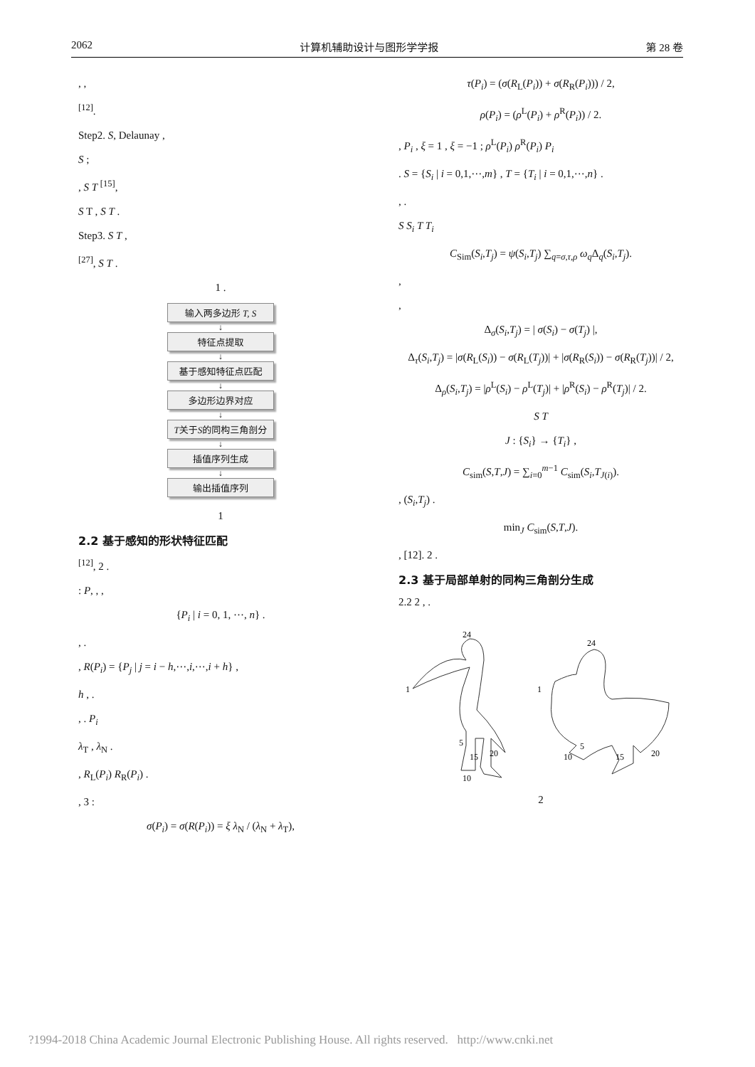2062 计算机辅助设计与图形学学报 第 28 卷
, ,
<sup>[12]</sup>.
Step2. S, Delaunay ,
S ;
, S T <sup>[15]</sup>,
S T , S T .
Step3. S T ,
<sup>[27]</sup>, S T .
1 .
输入两多边形 T, S
↓
特征点提取
↓
基于感知特征点匹配
↓
多边形边界对应
↓
T关于S的同构三角剖分
↓
插值序列生成
↓
输出插值序列
1
2.2 基于感知的形状特征匹配
<sup>[12]</sup>, 2 .
: P, , ,
{P<sub>i</sub> | i = 0, 1, ⋯, n} .
, .
, R(P<sub>i</sub>) = {P<sub>j</sub> | j = i − h,⋯,i,⋯,i + h} ,
h , .
, . P<sub>i</sub>
λ<sub>T</sub> , λ<sub>N</sub> .
, R<sub>L</sub>(P<sub>i</sub>) R<sub>R</sub>(P<sub>i</sub>) .
, 3 :
σ(P<sub>i</sub>) = σ(R(P<sub>i</sub>)) = ξ λ<sub>N</sub> / (λ<sub>N</sub> + λ<sub>T</sub>),
τ(P<sub>i</sub>) = (σ(R<sub>L</sub>(P<sub>i</sub>)) + σ(R<sub>R</sub>(P<sub>i</sub>))) / 2,
ρ(P<sub>i</sub>) = (ρ<sup>L</sup>(P<sub>i</sub>) + ρ<sup>R</sup>(P<sub>i</sub>)) / 2.
, P<sub>i</sub> , ξ = 1 , ξ = −1 ; ρ<sup>L</sup>(P<sub>i</sub>) ρ<sup>R</sup>(P<sub>i</sub>) P<sub>i</sub>
. S = {S<sub>i</sub> | i = 0,1,⋯,m} , T = {T<sub>i</sub> | i = 0,1,⋯,n} .
, .
S S<sub>i</sub> T T<sub>i</sub>
C<sub>Sim</sub>(S<sub>i</sub>,T<sub>j</sub>) = ψ(S<sub>i</sub>,T<sub>j</sub>) ∑<sub>q=σ,τ,ρ</sub> ω<sub>q</sub> Δ<sub>q</sub>(S<sub>i</sub>,T<sub>j</sub>).
,
,
Δ<sub>σ</sub>(S<sub>i</sub>,T<sub>j</sub>) = | σ(S<sub>i</sub>) − σ(T<sub>j</sub>) |,
Δ<sub>τ</sub>(S<sub>i</sub>,T<sub>j</sub>) = |σ(R<sub>L</sub>(S<sub>i</sub>)) − σ(R<sub>L</sub>(T<sub>j</sub>))| + |σ(R<sub>R</sub>(S<sub>i</sub>)) − σ(R<sub>R</sub>(T<sub>j</sub>))| / 2,
Δ<sub>ρ</sub>(S<sub>i</sub>,T<sub>j</sub>) = |ρ<sup>L</sup>(S<sub>i</sub>) − ρ<sup>L</sup>(T<sub>j</sub>)| + |ρ<sup>R</sup>(S<sub>i</sub>) − ρ<sup>R</sup>(T<sub>j</sub>)| / 2.
S T
J : {S<sub>i</sub>} → {T<sub>i</sub>} ,
C<sub>sim</sub>(S,T,J) = ∑<sub>i=0</sub><sup>m−1</sup> C<sub>sim</sub>(S<sub>i</sub>,T<sub>J(i)</sub>).
, (S<sub>i</sub>,T<sub>j</sub>) .
min<sub>J</sub> C<sub>sim</sub>(S,T,J).
, [12]. 2 .
2.3 基于局部单射的同构三角剖分生成
2.2 2 , .
1
24
5
15
20
10
1
24
5
10
15
20
2
?1994-2018 China Academic Journal Electronic Publishing House. All rights reserved. http://www.cnki.net